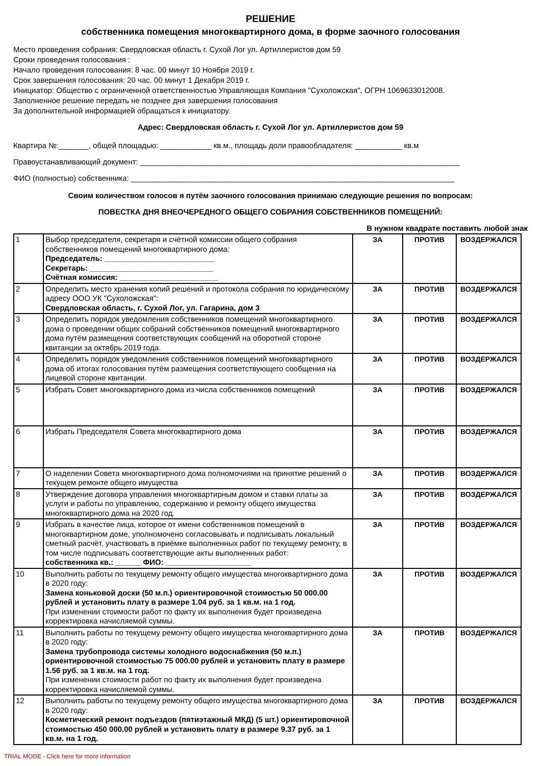РЕШЕНИЕ
собственника помещения многоквартирного дома, в форме заочного голосования
Место проведения собрания: Свердловская область г. Сухой Лог ул. Артиллеристов дом 59
Сроки проведения голосования :
Начало проведения голосования: 8 час. 00 минут 10 Ноября 2019 г.
Срок завершения голосования: 20 час. 00 минут 1 Декабря 2019 г.
Инициатор: Общество с ограниченной ответственностью Управляющая Компания "Сухоложская", ОГРН 1069633012008.
Заполненное решение передать не позднее дня завершения голосования
За дополнительной информацией обращаться к инициатору.
Адрес: Свердловская область г. Сухой Лог ул. Артиллеристов дом 59
Квартира №:_______, общей площадью: ____________ кв.м., площадь доли правообладателя: ___________ кв.м
Правоустанавливающий документ: ___________________________________________________________________________
ФИО (полностью) собственника: ____________________________________________________________________________
Своим количеством голосов я путём заочного голосования принимаю следующие решения по вопросам:
ПОВЕСТКА ДНЯ ВНЕОЧЕРЕДНОГО ОБЩЕГО СОБРАНИЯ СОБСТВЕННИКОВ ПОМЕЩЕНИЙ:
В нужном квадрате поставить любой знак
| 1 | Выбор председателя, секретаря и счётной комиссии общего собрания собственников помещений многоквартирного дома: Председатель: __________________________ Секретарь: _____________________________ Счётная комиссия: _______________________ | ЗА | ПРОТИВ | ВОЗДЕРЖАЛСЯ |
| 2 | Определить место хранения копий решений и протокола собрания по юридическому адресу ООО УК "Сухоложская": Свердловская область, г. Сухой Лог, ул. Гагарина, дом 3 | ЗА | ПРОТИВ | ВОЗДЕРЖАЛСЯ |
| 3 | Определить порядок уведомления собственников помещений многоквартирного дома о проведении общих собраний собственников помещений многоквартирного дома путём размещения соответствующих сообщений на оборотной стороне квитанции за октябрь 2019 года. | ЗА | ПРОТИВ | ВОЗДЕРЖАЛСЯ |
| 4 | Определить порядок уведомления собственников помещений многоквартирного дома об итогах голосования путём размещения соответствующего сообщения на лицевой стороне квитанции. | ЗА | ПРОТИВ | ВОЗДЕРЖАЛСЯ |
| 5 | Избрать Совет многоквартирного дома из числа собственников помещений | ЗА | ПРОТИВ | ВОЗДЕРЖАЛСЯ |
| 6 | Избрать Председателя Совета многоквартирного дома | ЗА | ПРОТИВ | ВОЗДЕРЖАЛСЯ |
| 7 | О наделении Совета многоквартирного дома полномочиями на принятие решений о текущем ремонте общего имущества | ЗА | ПРОТИВ | ВОЗДЕРЖАЛСЯ |
| 8 | Утверждение договора управления многоквартирным домом и ставки платы за услуги и работы по управлению, содержанию и ремонту общего имущества многоквартирного дома на 2020 год. | ЗА | ПРОТИВ | ВОЗДЕРЖАЛСЯ |
| 9 | Избрать в качестве лица, которое от имени собственников помещений в многоквартирном доме, уполномочено согласовывать и подписывать локальный сметный расчёт, участвовать в приёмке выполненных работ по текущему ремонту, в том числе подписывать соответствующие акты выполненных работ: собственника кв.: ______ ФИО: ____________________ | ЗА | ПРОТИВ | ВОЗДЕРЖАЛСЯ |
| 10 | Выполнить работы по текущему ремонту общего имущества многоквартирного дома в 2020 году: Замена коньковой доски (50 м.п.) ориентировочной стоимостью 50 000.00 рублей и установить плату в размере 1.04 руб. за 1 кв.м. на 1 год. При изменении стоимости работ по факту их выполнения будет произведена корректировка начисляемой суммы. | ЗА | ПРОТИВ | ВОЗДЕРЖАЛСЯ |
| 11 | Выполнить работы по текущему ремонту общего имущества многоквартирного дома в 2020 году: Замена трубопровода системы холодного водоснабжения (50 м.п.) ориентировочной стоимостью 75 000.00 рублей и установить плату в размере 1.56 руб. за 1 кв.м. на 1 год. При изменении стоимости работ по факту их выполнения будет произведена корректировка начисляемой суммы. | ЗА | ПРОТИВ | ВОЗДЕРЖАЛСЯ |
| 12 | Выполнить работы по текущему ремонту общего имущества многоквартирного дома в 2020 году: Косметический ремонт подъездов (пятиэтажный МКД) (5 шт.) ориентировочной стоимостью 450 000.00 рублей и установить плату в размере 9.37 руб. за 1 кв.м. на 1 год. | ЗА | ПРОТИВ | ВОЗДЕРЖАЛСЯ |
TRIAL MODE - Click here for more information